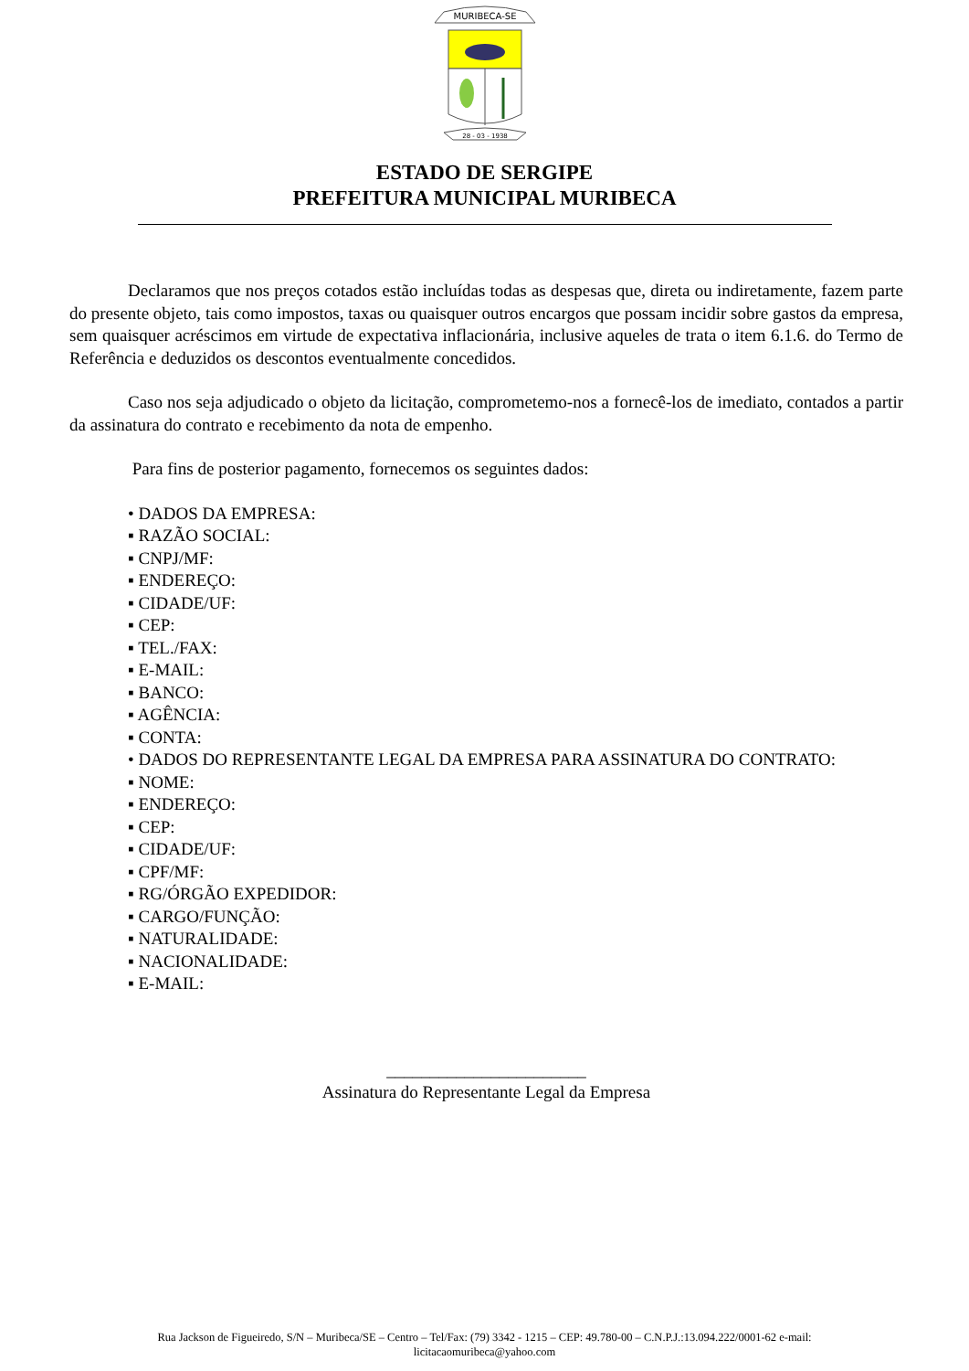MURIBECA-SE
28 - 03 - 1938
ESTADO DE SERGIPE
PREFEITURA MUNICIPAL MURIBECA
Declaramos que nos preços cotados estão incluídas todas as despesas que, direta ou indiretamente, fazem parte do presente objeto, tais como impostos, taxas ou quaisquer outros encargos que possam incidir sobre gastos da empresa, sem quaisquer acréscimos em virtude de expectativa inflacionária, inclusive aqueles de trata o item 6.1.6. do Termo de Referência e deduzidos os descontos eventualmente concedidos.
Caso nos seja adjudicado o objeto da licitação, comprometemo-nos a fornecê-los de imediato, contados a partir da assinatura do contrato e recebimento da nota de empenho.
Para fins de posterior pagamento, fornecemos os seguintes dados:
• DADOS DA EMPRESA:
▪ RAZÃO SOCIAL:
▪ CNPJ/MF:
▪ ENDEREÇO:
▪ CIDADE/UF:
▪ CEP:
▪ TEL./FAX:
▪ E-MAIL:
▪ BANCO:
▪ AGÊNCIA:
▪ CONTA:
• DADOS DO REPRESENTANTE LEGAL DA EMPRESA PARA ASSINATURA DO CONTRATO:
▪ NOME:
▪ ENDEREÇO:
▪ CEP:
▪ CIDADE/UF:
▪ CPF/MF:
▪ RG/ÓRGÃO EXPEDIDOR:
▪ CARGO/FUNÇÃO:
▪ NATURALIDADE:
▪ NACIONALIDADE:
▪ E-MAIL:
_______________________
Assinatura do Representante Legal da Empresa
Rua Jackson de Figueiredo, S/N – Muribeca/SE – Centro – Tel/Fax: (79) 3342 - 1215 – CEP: 49.780-00 – C.N.P.J.:13.094.222/0001-62 e-mail:
licitacaomuribeca@yahoo.com